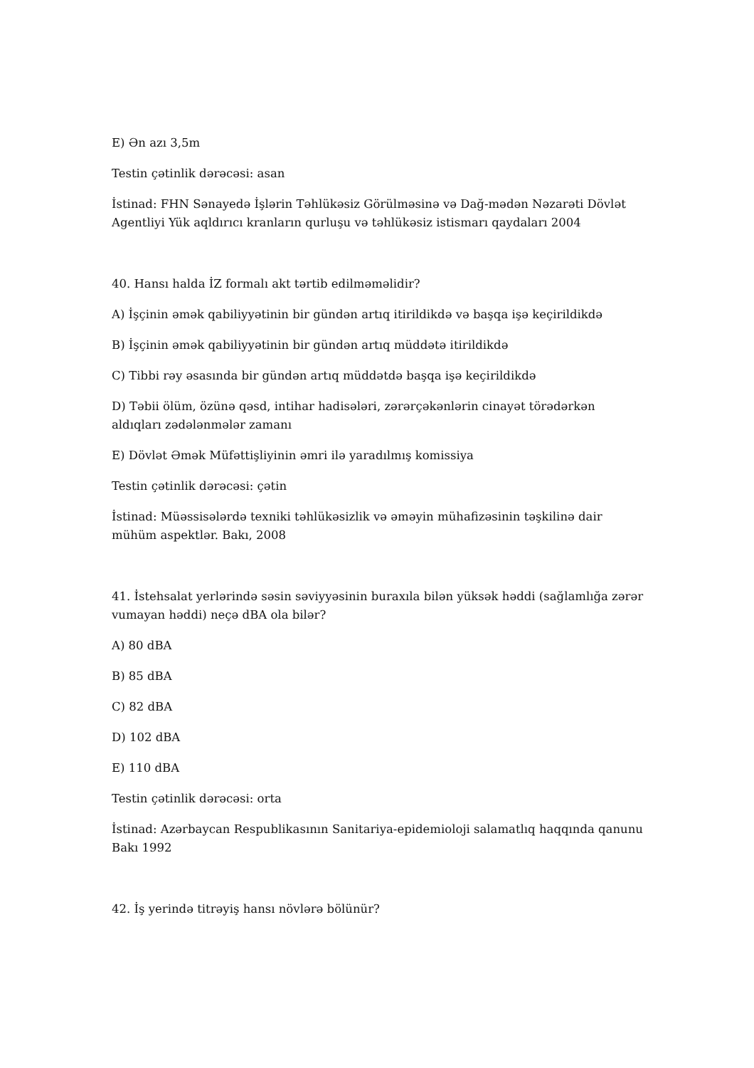E) Ən azı 3,5m
Testin çətinlik dərəcəsi: asan
İstinad: FHN Sənayedə İşlərin Təhlükəsiz Görülməsinə və Dağ-mədən Nəzarəti Dövlət Agentliyi Yük aqldırıcı kranların qurluşu və təhlükəsiz istismarı qaydaları 2004
40. Hansı halda İZ formalı akt tərtib edilməməlidir?
A) İşçinin əmək qabiliyyətinin bir gündən artıq itirildikdə və başqa işə keçirildikdə
B) İşçinin əmək qabiliyyətinin bir gündən artıq müddətə itirildikdə
C) Tibbi rəy əsasında bir gündən artıq müddətdə başqa işə keçirildikdə
D) Təbii ölüm, özünə qəsd, intihar hadisələri, zərərçəkənlərin cinayət törədərkən aldıqları zədələnmələr zamanı
E) Dövlət Əmək Müfəttişliyinin əmri ilə yaradılmış komissiya
Testin çətinlik dərəcəsi: çətin
İstinad: Müəssisələrdə texniki təhlükəsizlik və əməyin mühafizəsinin təşkilinə dair mühüm aspektlər. Bakı, 2008
41. İstehsalat yerlərində səsin səviyyəsinin buraxıla bilən yüksək həddi (sağlamlığa zərər vumayan həddi) neçə dBA ola bilər?
A) 80 dBA
B) 85 dBA
C) 82 dBA
D) 102 dBA
E) 110 dBA
Testin çətinlik dərəcəsi: orta
İstinad: Azərbaycan Respublikasının Sanitariya-epidemioloji salamatlıq haqqında qanunu Bakı 1992
42. İş yerində titrəyiş hansı növlərə bölünür?